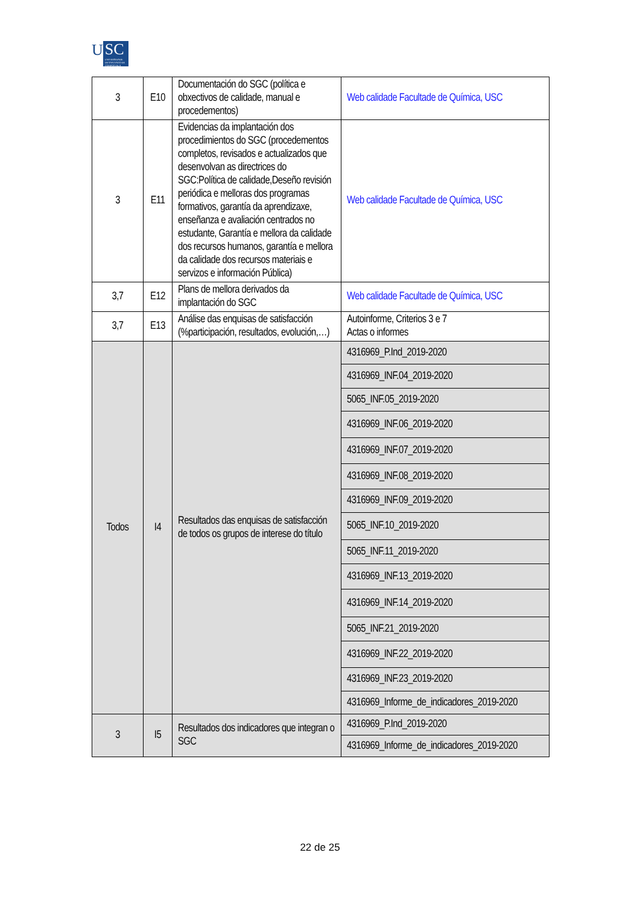U
SC
UNIVERSIDADE DE SANTIAGO DE COMPOSTELA
| 3 | E10 | Documentación do SGC (política e obxectivos de calidade, manual e procedementos) | Web calidade Facultade de Química, USC |
| 3 | E11 | Evidencias da implantación dos procedimientos do SGC (procedementos completos, revisados e actualizados que desenvolvan as directrices do SGC:Política de calidade,Deseño revisión periódica e melloras dos programas formativos, garantía da aprendizaxe, enseñanza e avaliación centrados no estudante, Garantía e mellora da calidade dos recursos humanos, garantía e mellora da calidade dos recursos materiais e servizos e información Pública) | Web calidade Facultade de Química, USC |
| 3,7 | E12 | Plans de mellora derivados da implantación do SGC | Web calidade Facultade de Química, USC |
| 3,7 | E13 | Análise das enquisas de satisfacción (%participación, resultados, evolución,…) | Autoinforme, Criterios 3 e 7 Actas o informes |
| Todos | I4 | Resultados das enquisas de satisfacción de todos os grupos de interese do título | 4316969_P.Ind_2019-2020 |
| | | | 4316969_INF.04_2019-2020 |
| | | | 5065_INF.05_2019-2020 |
| | | | 4316969_INF.06_2019-2020 |
| | | | 4316969_INF.07_2019-2020 |
| | | | 4316969_INF.08_2019-2020 |
| | | | 4316969_INF.09_2019-2020 |
| | | | 5065_INF.10_2019-2020 |
| | | | 5065_INF.11_2019-2020 |
| | | | 4316969_INF.13_2019-2020 |
| | | | 4316969_INF.14_2019-2020 |
| | | | 5065_INF.21_2019-2020 |
| | | | 4316969_INF.22_2019-2020 |
| | | | 4316969_INF.23_2019-2020 |
| | | | 4316969_Informe_de_indicadores_2019-2020 |
| 3 | I5 | Resultados dos indicadores que integran o SGC | 4316969_P.Ind_2019-2020 |
| | | | 4316969_Informe_de_indicadores_2019-2020 |
22 de 25